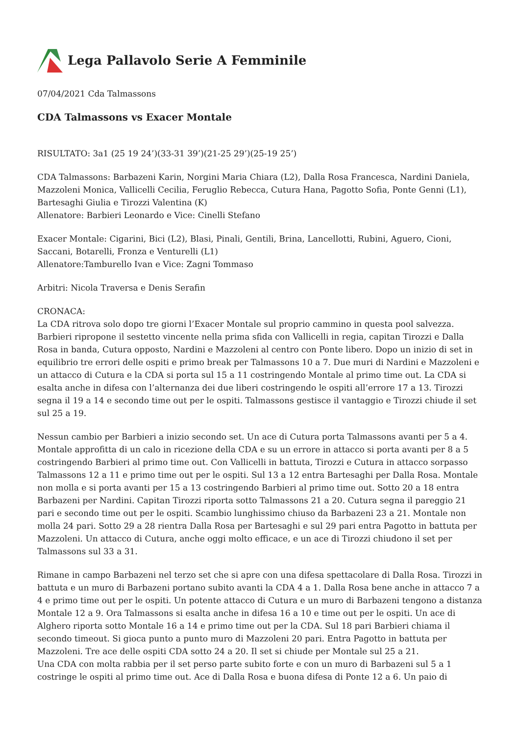Lega Pallavolo Serie A Femminile
07/04/2021 Cda Talmassons
CDA Talmassons vs Exacer Montale
RISULTATO: 3a1 (25 19 24’)(33-31 39’)(21-25 29’)(25-19 25’)
CDA Talmassons: Barbazeni Karin, Norgini Maria Chiara (L2), Dalla Rosa Francesca, Nardini Daniela, Mazzoleni Monica, Vallicelli Cecilia, Feruglio Rebecca, Cutura Hana, Pagotto Sofia, Ponte Genni (L1), Bartesaghi Giulia e Tirozzi Valentina (K)
Allenatore: Barbieri Leonardo e Vice: Cinelli Stefano
Exacer Montale: Cigarini, Bici (L2), Blasi, Pinali, Gentili, Brina, Lancellotti, Rubini, Aguero, Cioni, Saccani, Botarelli, Fronza e Venturelli (L1)
Allenatore:Tamburello Ivan e Vice: Zagni Tommaso
Arbitri: Nicola Traversa e Denis Serafin
CRONACA:
La CDA ritrova solo dopo tre giorni l’Exacer Montale sul proprio cammino in questa pool salvezza. Barbieri ripropone il sestetto vincente nella prima sfida con Vallicelli in regia, capitan Tirozzi e Dalla Rosa in banda, Cutura opposto, Nardini e Mazzoleni al centro con Ponte libero. Dopo un inizio di set in equilibrio tre errori delle ospiti e primo break per Talmassons 10 a 7. Due muri di Nardini e Mazzoleni e un attacco di Cutura e la CDA si porta sul 15 a 11 costringendo Montale al primo time out. La CDA si esalta anche in difesa con l’alternanza dei due liberi costringendo le ospiti all’errore 17 a 13. Tirozzi segna il 19 a 14 e secondo time out per le ospiti. Talmassons gestisce il vantaggio e Tirozzi chiude il set sul 25 a 19.
Nessun cambio per Barbieri a inizio secondo set. Un ace di Cutura porta Talmassons avanti per 5 a 4. Montale approfitta di un calo in ricezione della CDA e su un errore in attacco si porta avanti per 8 a 5 costringendo Barbieri al primo time out. Con Vallicelli in battuta, Tirozzi e Cutura in attacco sorpasso Talmassons 12 a 11 e primo time out per le ospiti. Sul 13 a 12 entra Bartesaghi per Dalla Rosa. Montale non molla e si porta avanti per 15 a 13 costringendo Barbieri al primo time out. Sotto 20 a 18 entra Barbazeni per Nardini. Capitan Tirozzi riporta sotto Talmassons 21 a 20. Cutura segna il pareggio 21 pari e secondo time out per le ospiti. Scambio lunghissimo chiuso da Barbazeni 23 a 21. Montale non molla 24 pari. Sotto 29 a 28 rientra Dalla Rosa per Bartesaghi e sul 29 pari entra Pagotto in battuta per Mazzoleni. Un attacco di Cutura, anche oggi molto efficace, e un ace di Tirozzi chiudono il set per Talmassons sul 33 a 31.
Rimane in campo Barbazeni nel terzo set che si apre con una difesa spettacolare di Dalla Rosa. Tirozzi in battuta e un muro di Barbazeni portano subito avanti la CDA 4 a 1. Dalla Rosa bene anche in attacco 7 a 4 e primo time out per le ospiti. Un potente attacco di Cutura e un muro di Barbazeni tengono a distanza Montale 12 a 9. Ora Talmassons si esalta anche in difesa 16 a 10 e time out per le ospiti. Un ace di Alghero riporta sotto Montale 16 a 14 e primo time out per la CDA. Sul 18 pari Barbieri chiama il secondo timeout. Si gioca punto a punto muro di Mazzoleni 20 pari. Entra Pagotto in battuta per Mazzoleni. Tre ace delle ospiti CDA sotto 24 a 20. Il set si chiude per Montale sul 25 a 21.
Una CDA con molta rabbia per il set perso parte subito forte e con un muro di Barbazeni sul 5 a 1 costringe le ospiti al primo time out. Ace di Dalla Rosa e buona difesa di Ponte 12 a 6. Un paio di